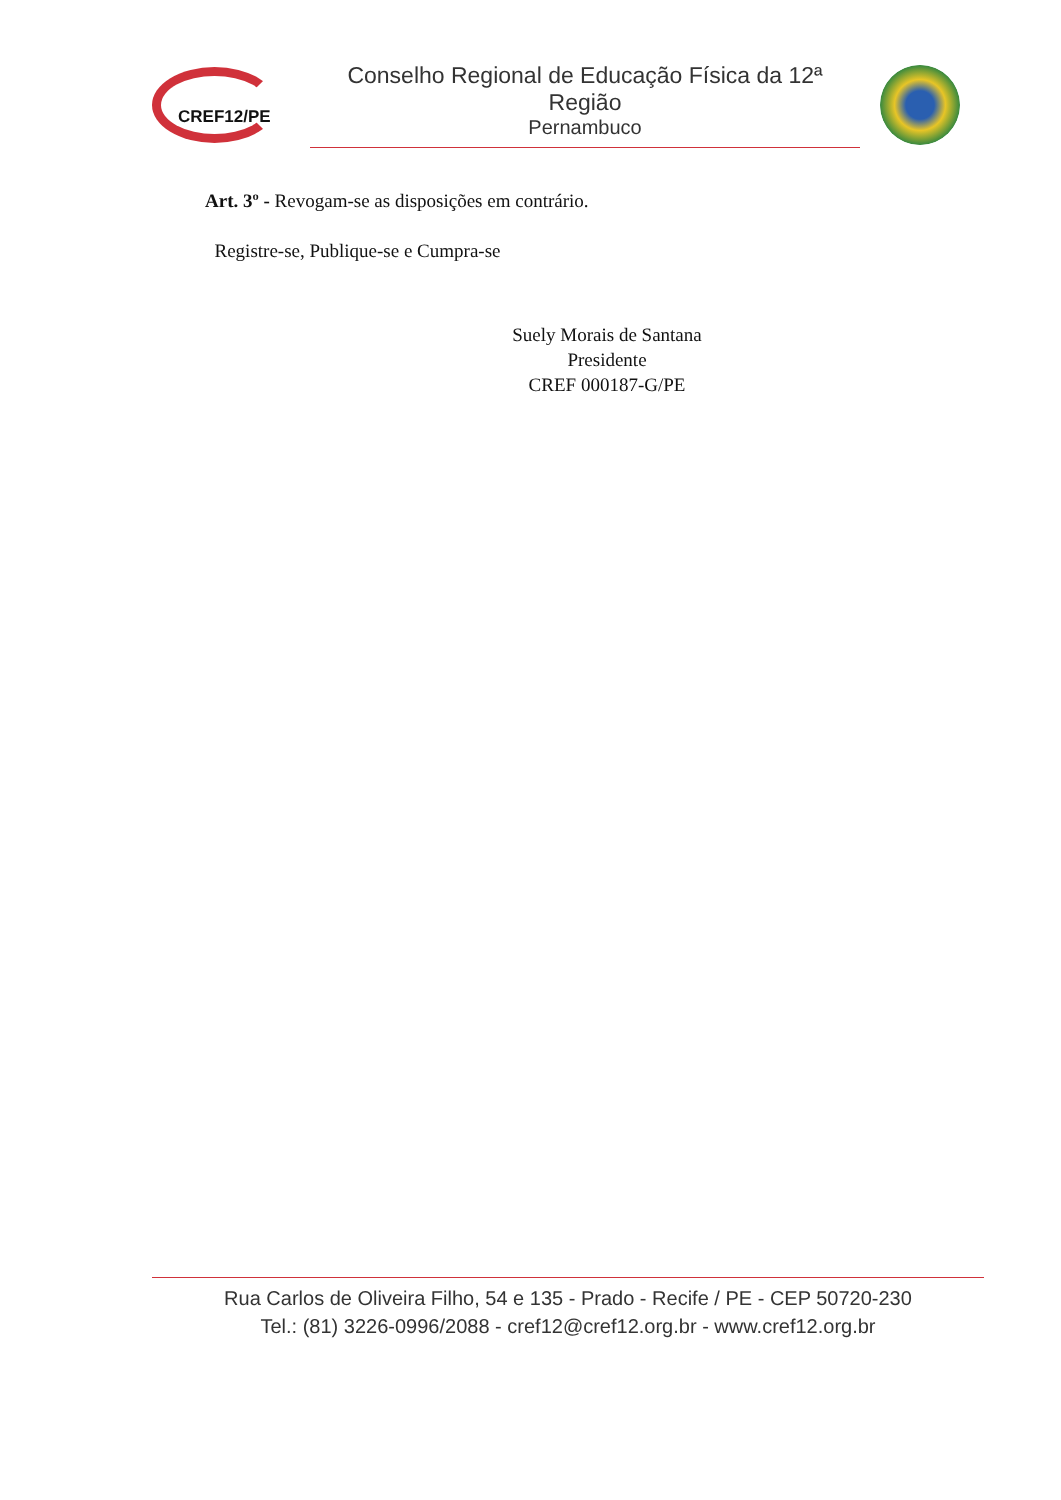CREF12/PE
Conselho Regional de Educação Física da 12ª Região
Pernambuco
Art. 3º - Revogam-se as disposições em contrário.
Registre-se, Publique-se e Cumpra-se
Suely Morais de Santana
Presidente
CREF 000187-G/PE
Rua Carlos de Oliveira Filho, 54 e 135 - Prado - Recife / PE - CEP 50720-230
Tel.: (81) 3226-0996/2088 - cref12@cref12.org.br - www.cref12.org.br